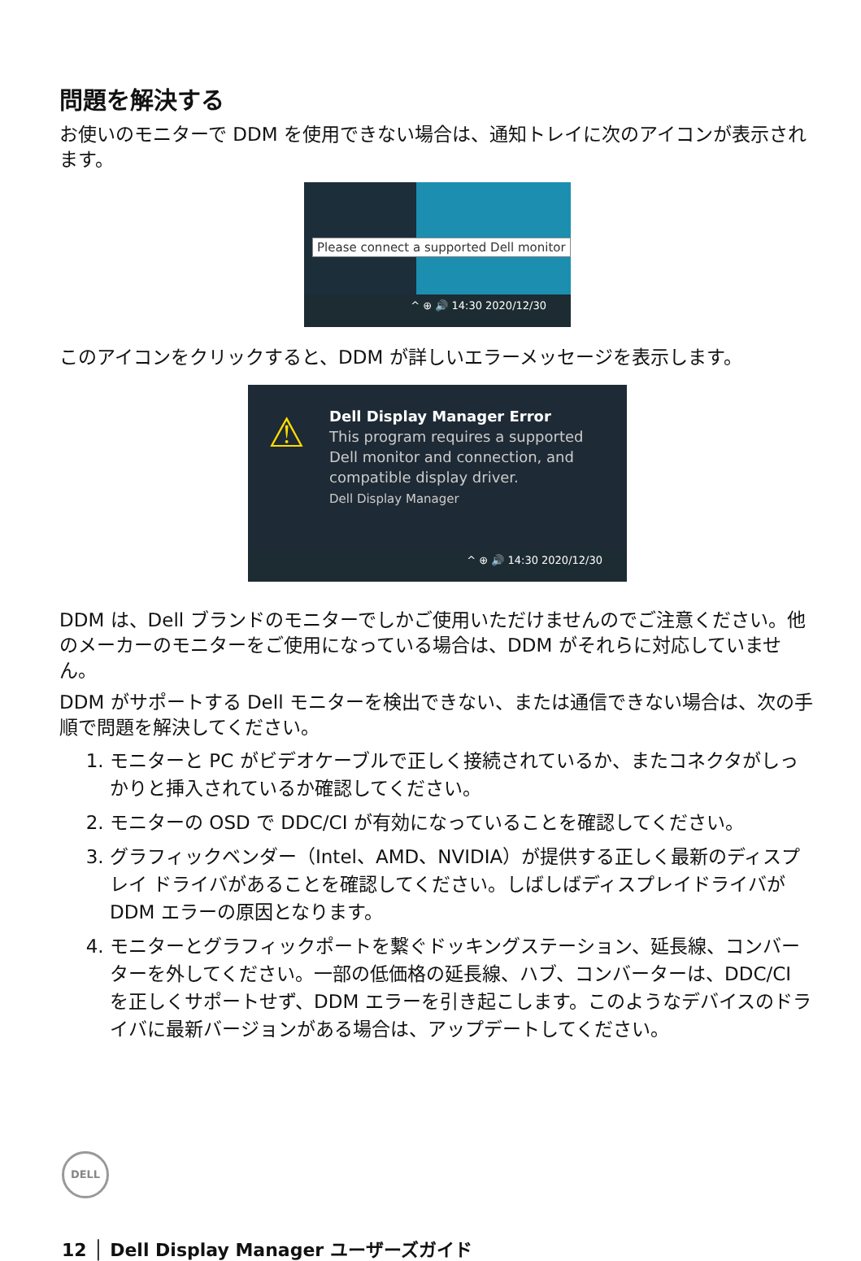問題を解決する
お使いのモニターで DDM を使用できない場合は、通知トレイに次のアイコンが表示されます。
Please connect a supported Dell monitor
^ ⊕ 🔊 14:30 2020/12/30
このアイコンをクリックすると、DDM が詳しいエラーメッセージを表示します。
⚠
Dell Display Manager Error
This program requires a supported
Dell monitor and connection, and
compatible display driver.
Dell Display Manager
^ ⊕ 🔊 14:30 2020/12/30
DDM は、Dell ブランドのモニターでしかご使用いただけませんのでご注意ください。他のメーカーのモニターをご使用になっている場合は、DDM がそれらに対応していません。
DDM がサポートする Dell モニターを検出できない、または通信できない場合は、次の手順で問題を解決してください。
1. モニターと PC がビデオケーブルで正しく接続されているか、またコネクタがしっかりと挿入されているか確認してください。
2. モニターの OSD で DDC/CI が有効になっていることを確認してください。
3. グラフィックベンダー（Intel、AMD、NVIDIA）が提供する正しく最新のディスプレイ ドライバがあることを確認してください。しばしばディスプレイドライバが DDM エラーの原因となります。
4. モニターとグラフィックポートを繋ぐドッキングステーション、延長線、コンバーターを外してください。一部の低価格の延長線、ハブ、コンバーターは、DDC/CI を正しくサポートせず、DDM エラーを引き起こします。このようなデバイスのドライバに最新バージョンがある場合は、アップデートしてください。
DELL
12 │ Dell Display Manager ユーザーズガイド